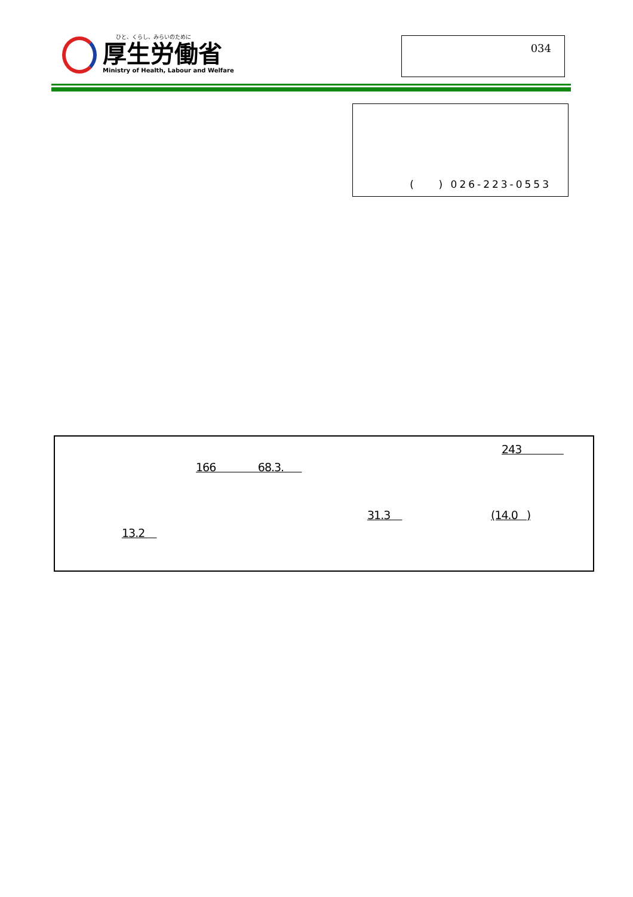ひと、くらし、みらいのために
厚生労働省
Ministry of Health, Labour and Welfare
034
( ) 026-223-0553
243
166 68.3.
31.3 (14.0 )
13.2